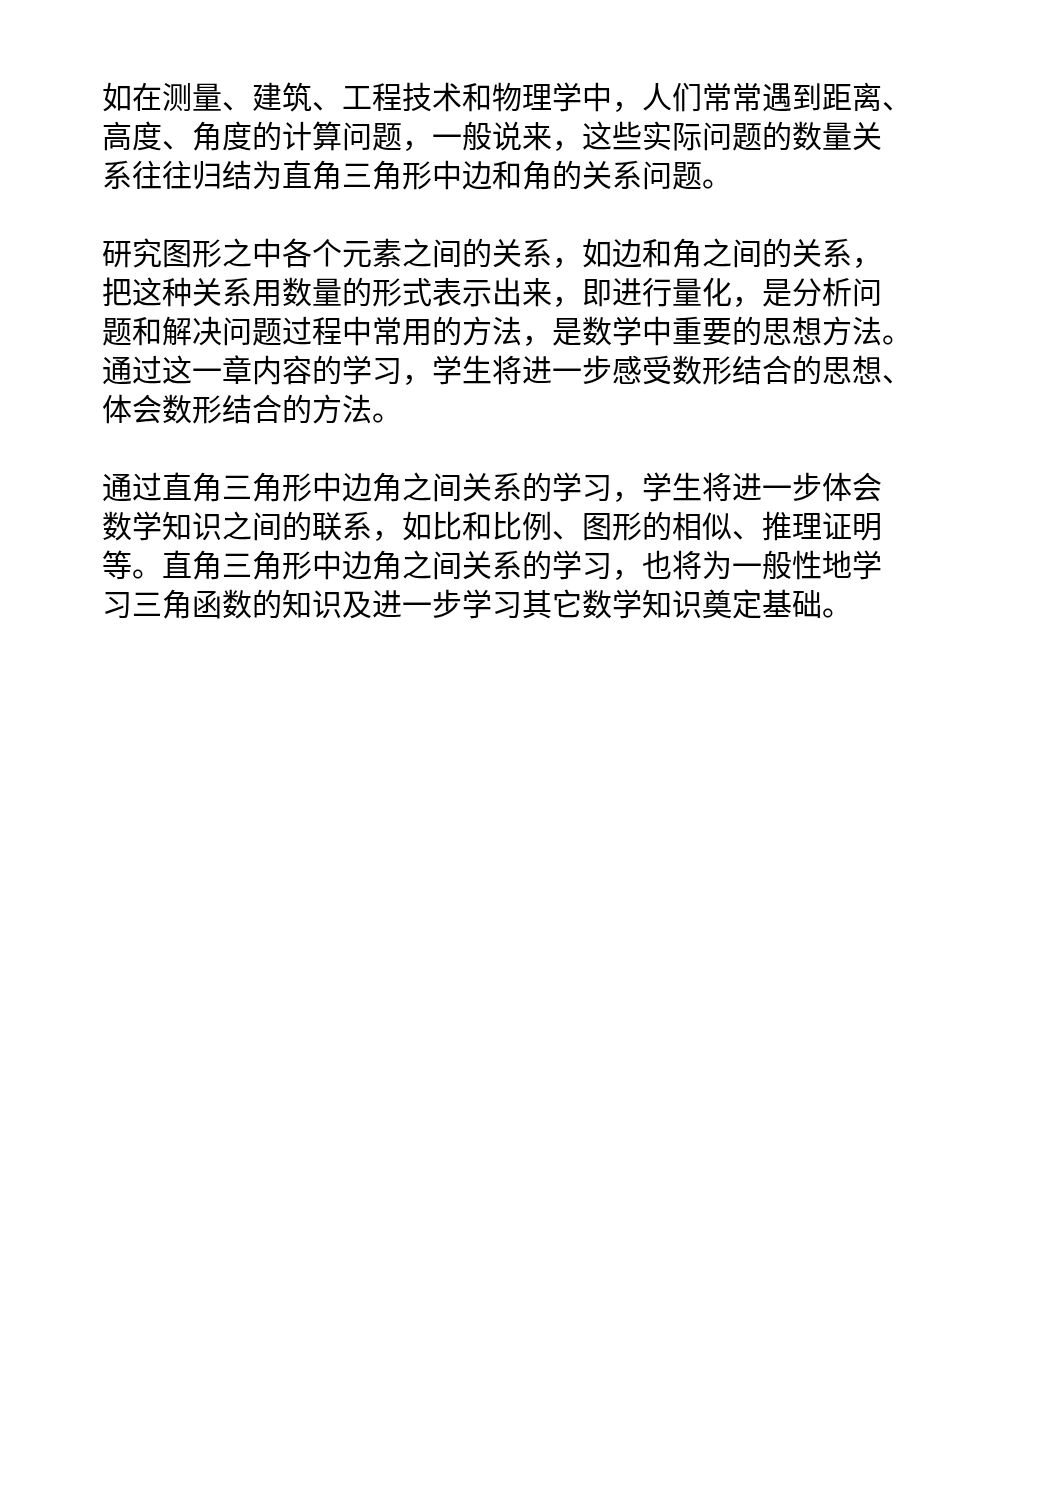如在测量、建筑、工程技术和物理学中，人们常常遇到距离、
高度、角度的计算问题，一般说来，这些实际问题的数量关
系往往归结为直角三角形中边和角的关系问题。
研究图形之中各个元素之间的关系，如边和角之间的关系，
把这种关系用数量的形式表示出来，即进行量化，是分析问
题和解决问题过程中常用的方法，是数学中重要的思想方法。
通过这一章内容的学习，学生将进一步感受数形结合的思想、
体会数形结合的方法。
通过直角三角形中边角之间关系的学习，学生将进一步体会
数学知识之间的联系，如比和比例、图形的相似、推理证明
等。直角三角形中边角之间关系的学习，也将为一般性地学
习三角函数的知识及进一步学习其它数学知识奠定基础。